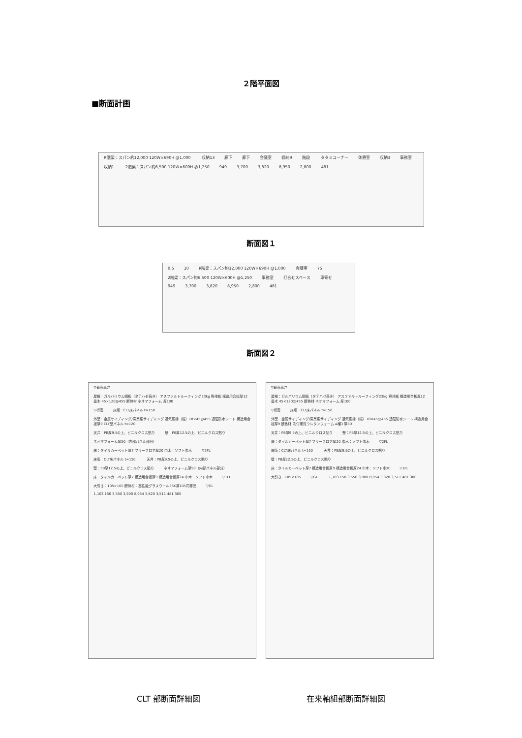２階平面図
■断面計画
R階梁：スパン約12,000 120W×690H @1,000 収納13 廊下 廊下 会議室 収納9 階段 タタミコーナー 休憩室 収納3 事務室 収納1 2階梁：スパン約6,500 120W×600H @1,250 949 3,700 3,820 8,950 2,800 481
断面図１
0.5 10 R階梁：スパン約12,000 120W×690H @1,000 会議室 75 2階梁：スパン約6,500 120W×600H @1,250 事務室 打合せスペース 車寄せ 949 3,700 3,820 8,950 2,800 481
断面図２
▽最高高さ 屋根：ガルバリウム鋼板（タテハゼ葺き） アスファルトルーフィング23kg 野地板 構造用合板厚12 垂木 45×120@455 断熱材 ネオマフォーム 厚100 ▽桁高 床版：CLT床パネル t=150 外壁：金属サイディング/窯業系サイディング 通気胴縁（縦）18×45@455 透湿防水シート 構造用合板厚9 CLT壁パネル t=120 天井：PB厚9.5の上、ビニルクロス貼り 壁：PB厚12.5の上、ビニルクロス貼り ネオマフォーム厚50（内部パネル部分） 床：タイルカーペット厚7 フリーフロア厚20 巾木：ソフト巾木 ▽2FL 床版：CLT床パネル t=150 天井：PB厚9.5の上、ビニルクロス貼り 壁：PB厚12.5の上、ビニルクロス貼り ネオマフォーム厚50（内部パネル部分） 床：タイルカーペット厚7 構造用合板厚9 構造用合板厚24 巾木：ソフト巾木 ▽1FL 大引き：105×105 断熱材：高性能グラスウール36K厚105同等品 ▽GL 1,103 150 3,550 3,900 8,954 3,820 3,511 481 300
▽最高高さ 屋根：ガルバリウム鋼板（タテハゼ葺き） アスファルトルーフィング23kg 野地板 構造用合板厚12 垂木 45×120@455 断熱材 ネオマフォーム 厚100 ▽桁高 床版：CLT床パネル t=150 外壁：金属サイディング/窯業系サイディング 通気胴縁（縦）18×45@455 透湿防水シート 構造用合板厚9 断熱材 吹付硬質ウレタンフォーム A種3 厚80 天井：PB厚9.5の上、ビニルクロス貼り 壁：PB厚12.5の上、ビニルクロス貼り 床：タイルカーペット厚7 フリーフロア厚20 巾木：ソフト巾木 ▽2FL 床版：CLT床パネル t=150 天井：PB厚9.5の上、ビニルクロス貼り 壁：PB厚12.5の上、ビニルクロス貼り 床：タイルカーペット厚7 構造用合板厚9 構造用合板厚24 巾木：ソフト巾木 ▽1FL 大引き：105×105 ▽GL 1,103 150 3,550 3,900 8,954 3,820 3,511 481 300
CLT 部断面詳細図 在来軸組部断面詳細図